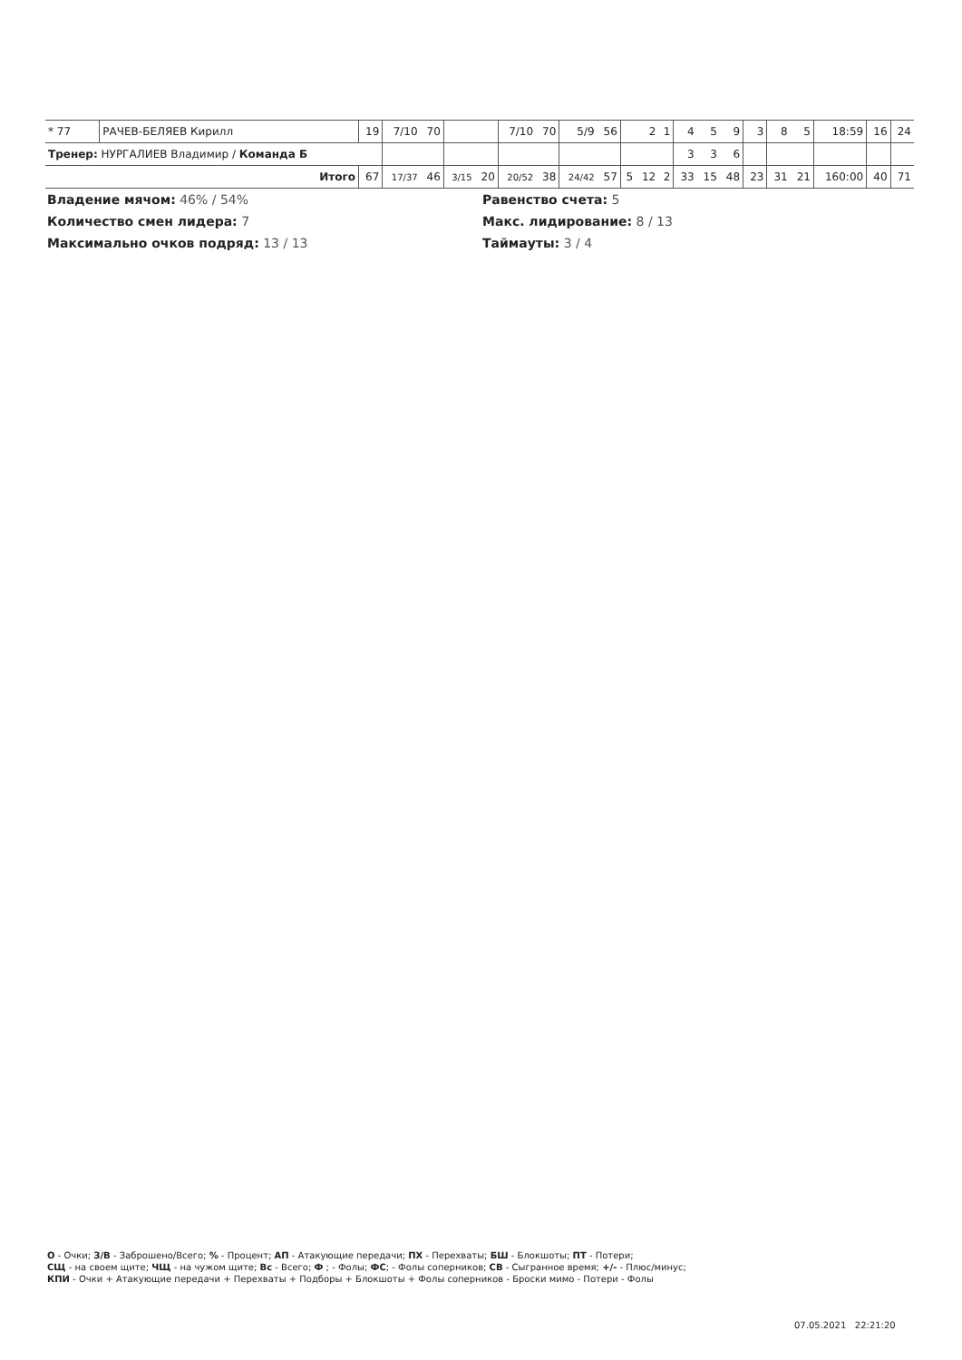| * 77 | РАЧЕВ-БЕЛЯЕВ Кирилл | 19 | 7/10 | 70 | | | 7/10 | 70 | 5/9 | 56 | | 2 | 1 | 4 | 5 | 9 | 3 | 8 | 5 | 18:59 | 16 | 24 |
| Тренер: НУРГАЛИЕВ Владимир / Команда Б | | | | | | | | | | | | | | 3 | 3 | 6 | | | | | | |
| Итого | | 67 | 17/37 | 46 | 3/15 | 20 | 20/52 | 38 | 24/42 | 57 | 5 | 12 | 2 | 33 | 15 | 48 | 23 | 31 | 21 | 160:00 | 40 | 71 |
Владение мячом: 46% / 54%
Равенство счета: 5
Количество смен лидера: 7
Макс. лидирование: 8 / 13
Максимально очков подряд: 13 / 13
Таймауты: 3 / 4
О - Очки; З/В - Заброшено/Всего; % - Процент; АП - Атакующие передачи; ПХ - Перехваты; БШ - Блокшоты; ПТ - Потери;
СЩ - на своем щите; ЧЩ - на чужом щите; Вс - Всего; Ф ; - Фолы; ФС; - Фолы соперников; СВ - Сыгранное время; +/- - Плюс/минус;
КПИ - Очки + Атакующие передачи + Перехваты + Подборы + Блокшоты + Фолы соперников - Броски мимо - Потери - Фолы
07.05.2021 22:21:20